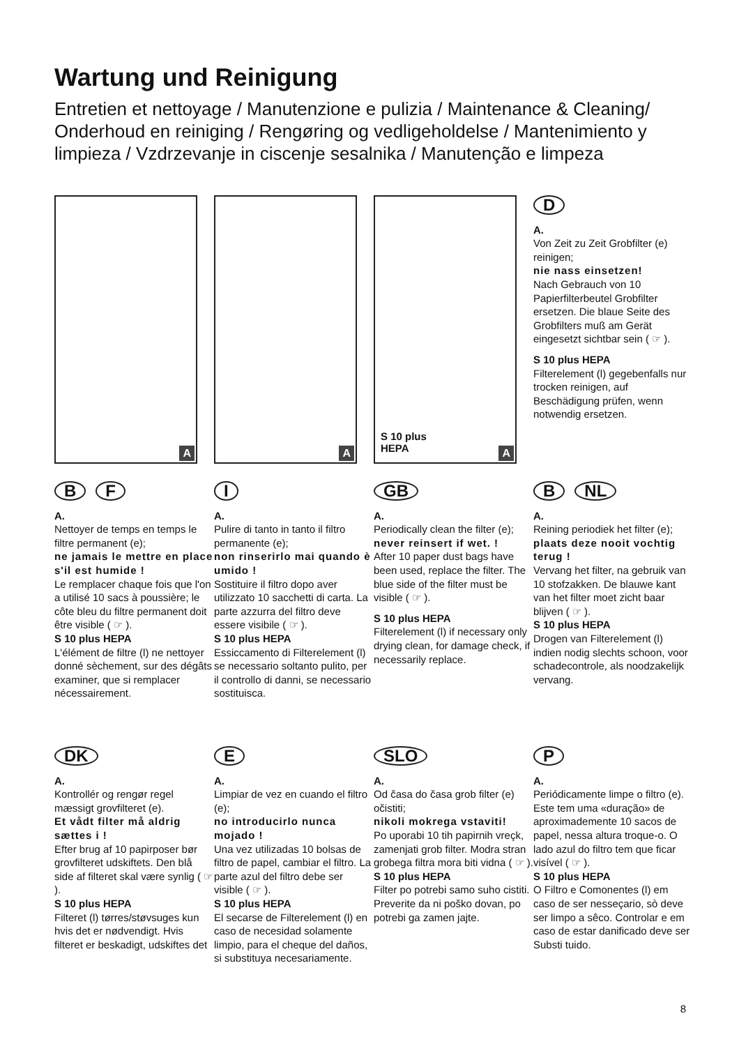Wartung und Reinigung
Entretien et nettoyage / Manutenzione e pulizia / Maintenance & Cleaning/ Onderhoud en reiniging / Rengøring og vedligeholdelse / Mantenimiento y limpieza / Vzdrzevanje in ciscenje sesalnika / Manutenção e limpeza
A
A
S 10 plus
HEPA
A
D
A.
Von Zeit zu Zeit Grobfilter (e) reinigen;
nie nass einsetzen!
Nach Gebrauch von 10 Papierfilterbeutel Grobfilter ersetzen. Die blaue Seite des Grobfilters muß am Gerät eingesetzt sichtbar sein ( ☞ ).
S 10 plus HEPA
Filterelement (l) gegebenfalls nur trocken reinigen, auf Beschädigung prüfen, wenn notwendig ersetzen.
B F
A.
Nettoyer de temps en temps le filtre permanent (e);
ne jamais le mettre en place s'il est humide !
Le remplacer chaque fois que l'on a utilisé 10 sacs à poussière; le côte bleu du filtre permanent doit être visible ( ☞ ).
S 10 plus HEPA
L'élément de filtre (l) ne nettoyer donné sèchement, sur des dégâts examiner, que si remplacer nécessairement.
I
A.
Pulire di tanto in tanto il filtro permanente (e);
non rinserirlo mai quando è umido !
Sostituire il filtro dopo aver utilizzato 10 sacchetti di carta. La parte azzurra del filtro deve essere visibile ( ☞ ).
S 10 plus HEPA
Essiccamento di Filterelement (l) se necessario soltanto pulito, per il controllo di danni, se necessario sostituisca.
GB
A.
Periodically clean the filter (e);
never reinsert if wet. !
After 10 paper dust bags have been used, replace the filter. The blue side of the filter must be visible ( ☞ ).
S 10 plus HEPA
Filterelement (l) if necessary only drying clean, for damage check, if necessarily replace.
B NL
A.
Reining periodiek het filter (e);
plaats deze nooit vochtig terug !
Vervang het filter, na gebruik van 10 stofzakken. De blauwe kant van het filter moet zicht baar blijven ( ☞ ).
S 10 plus HEPA
Drogen van Filterelement (l) indien nodig slechts schoon, voor schadecontrole, als noodzakelijk vervang.
DK
A.
Kontrollér og rengør regel mæssigt grovfilteret (e).
Et vådt filter må aldrig sættes i !
Efter brug af 10 papirposer bør grovfilteret udskiftets. Den blå side af filteret skal være synlig ( ☞ ).
S 10 plus HEPA
Filteret (l) tørres/støvsuges kun hvis det er nødvendigt. Hvis filteret er beskadigt, udskiftes det
E
A.
Limpiar de vez en cuando el filtro (e);
no introducirlo nunca mojado !
Una vez utilizadas 10 bolsas de filtro de papel, cambiar el filtro. La parte azul del filtro debe ser visible ( ☞ ).
S 10 plus HEPA
El secarse de Filterelement (l) en caso de necesidad solamente limpio, para el cheque del daños, si substituya necesariamente.
SLO
A.
Od časa do časa grob filter (e) očistiti;
nikoli mokrega vstaviti!
Po uporabi 10 tih papirnih vreçk, zamenjati grob filter. Modra stran grobega filtra mora biti vidna ( ☞ ).
S 10 plus HEPA
Filter po potrebi samo suho cistiti. Preverite da ni poško dovan, po potrebi ga zamen jajte.
P
A.
Periódicamente limpe o filtro (e). Este tem uma «duração» de aproximademente 10 sacos de papel, nessa altura troque-o. O lado azul do filtro tem que ficar visível ( ☞ ).
S 10 plus HEPA
O Filtro e Comonentes (l) em caso de ser nesseçario, sò deve ser limpo a sêco. Controlar e em caso de estar danificado deve ser Substi tuido.
8